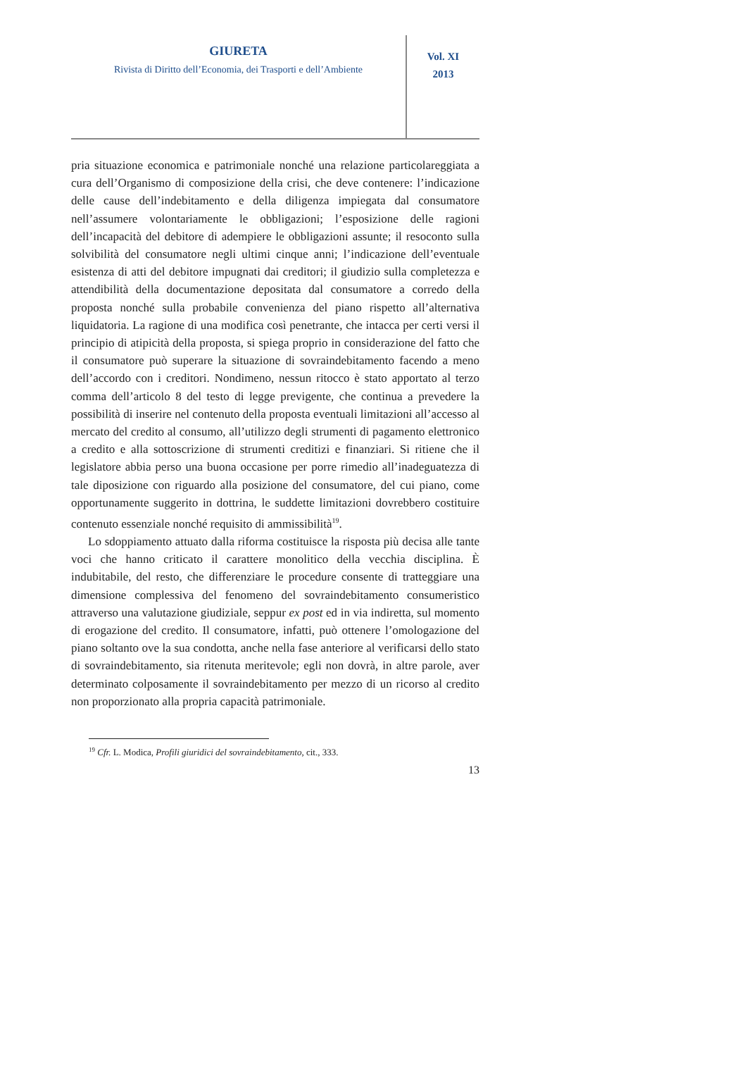GIURETA
Rivista di Diritto dell’Economia, dei Trasporti e dell’Ambiente
Vol. XI
2013
pria situazione economica e patrimoniale nonché una relazione particolareggiata a cura dell’Organismo di composizione della crisi, che deve contenere: l’indicazione delle cause dell’indebitamento e della diligenza impiegata dal consumatore nell’assumere volontariamente le obbligazioni; l’esposizione delle ragioni dell’incapacità del debitore di adempiere le obbligazioni assunte; il resoconto sulla solvibilità del consumatore negli ultimi cinque anni; l’indicazione dell’eventuale esistenza di atti del debitore impugnati dai creditori; il giudizio sulla completezza e attendibilità della documentazione depositata dal consumatore a corredo della proposta nonché sulla probabile convenienza del piano rispetto all’alternativa liquidatoria. La ragione di una modifica così penetrante, che intacca per certi versi il principio di atipicità della proposta, si spiega proprio in considerazione del fatto che il consumatore può superare la situazione di sovraindebitamento facendo a meno dell’accordo con i creditori. Nondimeno, nessun ritocco è stato apportato al terzo comma dell’articolo 8 del testo di legge previgente, che continua a prevedere la possibilità di inserire nel contenuto della proposta eventuali limitazioni all’accesso al mercato del credito al consumo, all’utilizzo degli strumenti di pagamento elettronico a credito e alla sottoscrizione di strumenti creditizi e finanziari. Si ritiene che il legislatore abbia perso una buona occasione per porre rimedio all’inadeguatezza di tale diposizione con riguardo alla posizione del consumatore, del cui piano, come opportunamente suggerito in dottrina, le suddette limitazioni dovrebbero costituire contenuto essenziale nonché requisito di ammissibilità<sup>19</sup>.
Lo sdoppiamento attuato dalla riforma costituisce la risposta più decisa alle tante voci che hanno criticato il carattere monolitico della vecchia disciplina. È indubitabile, del resto, che differenziare le procedure consente di tratteggiare una dimensione complessiva del fenomeno del sovraindebitamento consumeristico attraverso una valutazione giudiziale, seppur ex post ed in via indiretta, sul momento di erogazione del credito. Il consumatore, infatti, può ottenere l’omologazione del piano soltanto ove la sua condotta, anche nella fase anteriore al verificarsi dello stato di sovraindebitamento, sia ritenuta meritevole; egli non dovrà, in altre parole, aver determinato colposamente il sovraindebitamento per mezzo di un ricorso al credito non proporzionato alla propria capacità patrimoniale.
<sup>19</sup> Cfr. L. Modica, Profili giuridici del sovraindebitamento, cit., 333.
13